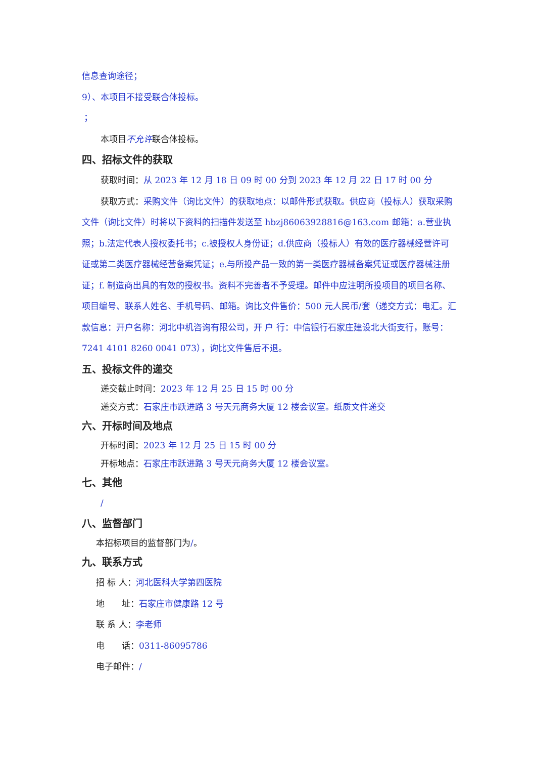信息查询途径；
9）、本项目不接受联合体投标。
；
本项目不允许联合体投标。
四、招标文件的获取
获取时间：从 2023 年 12 月 18 日 09 时 00 分到 2023 年 12 月 22 日 17 时 00 分
获取方式：采购文件（询比文件）的获取地点：以邮件形式获取。供应商（投标人）获取采购文件（询比文件）时将以下资料的扫描件发送至 hbzj86063928816@163.com 邮箱：a.营业执照；b.法定代表人授权委托书；c.被授权人身份证；d.供应商（投标人）有效的医疗器械经营许可证或第二类医疗器械经营备案凭证；e.与所投产品一致的第一类医疗器械备案凭证或医疗器械注册证；f. 制造商出具的有效的授权书。资料不完善者不予受理。邮件中应注明所投项目的项目名称、项目编号、联系人姓名、手机号码、邮箱。询比文件售价：500 元人民币/套（递交方式：电汇。汇款信息：开户名称：河北中机咨询有限公司，开 户 行：中信银行石家庄建设北大街支行，账号：7241 4101 8260 0041 073），询比文件售后不退。
五、投标文件的递交
递交截止时间：2023 年 12 月 25 日 15 时 00 分
递交方式：石家庄市跃进路 3 号天元商务大厦 12 楼会议室。纸质文件递交
六、开标时间及地点
开标时间：2023 年 12 月 25 日 15 时 00 分
开标地点：石家庄市跃进路 3 号天元商务大厦 12 楼会议室。
七、其他
/
八、监督部门
本招标项目的监督部门为/。
九、联系方式
招 标 人：河北医科大学第四医院
地　　址：石家庄市健康路 12 号
联 系 人：李老师
电　　话：0311-86095786
电子邮件：/